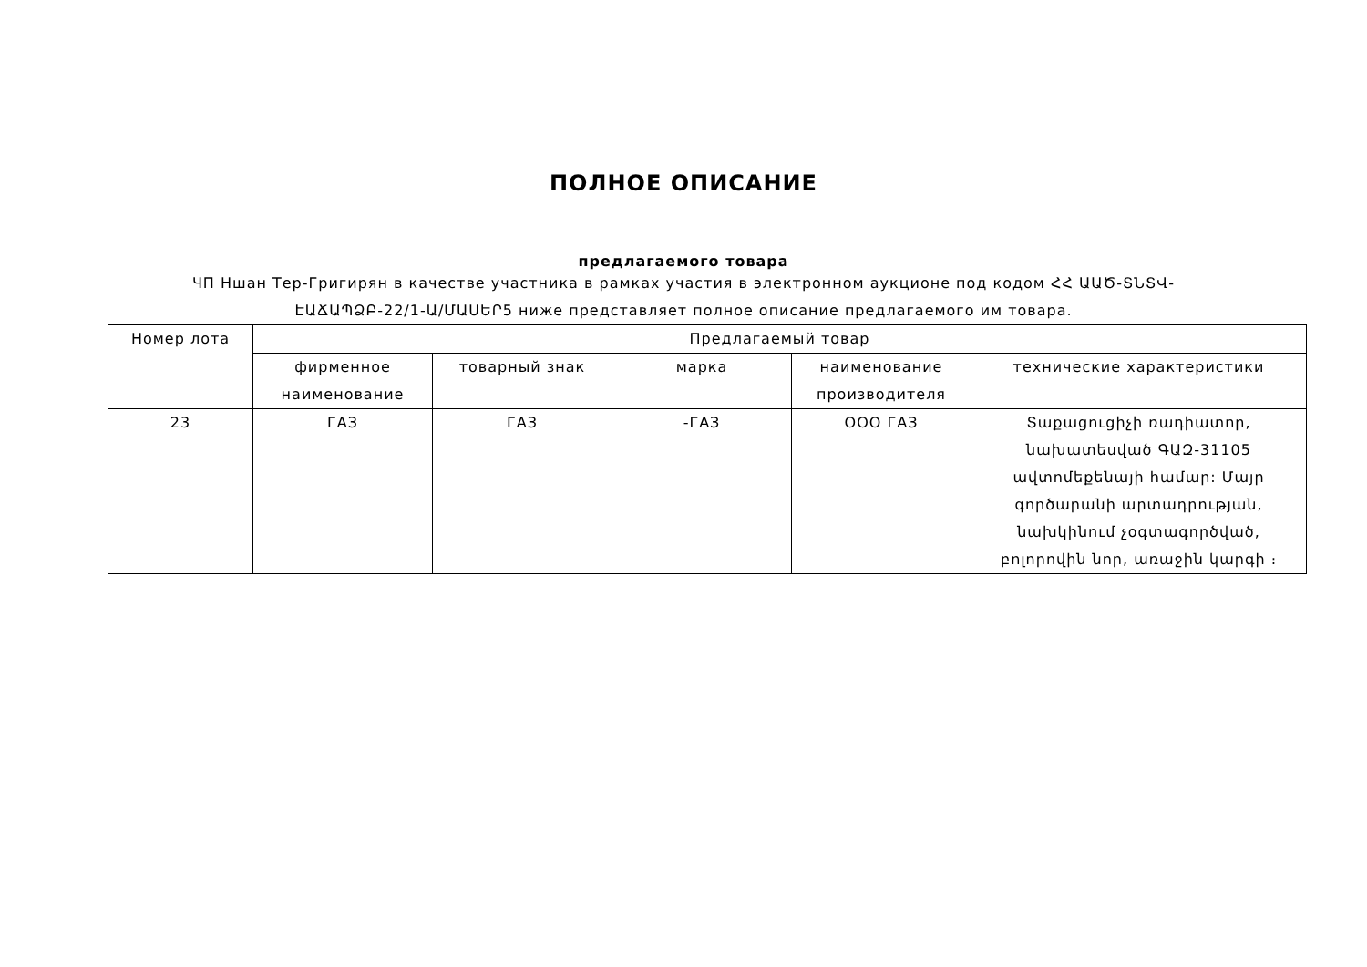ПОЛНОЕ ОПИСАНИЕ
предлагаемого товара
ЧП Ншан Тер-Григирян в качестве участника в рамках участия в электронном аукционе под кодом ՀՀ ԱԱԾ-ՏՆՏՎ-ԷԱՃԱՊՁԲ-22/1-Ա/ՄԱՍԵՐ5 ниже представляет полное описание предлагаемого им товара.
| Номер лота | Предлагаемый товар | | | | |
| --- | --- | --- | --- | --- | --- |
| | фирменное наименование | товарный знак | марка | наименование производителя | технические характеристики |
| 23 | ГАЗ | ГАЗ | -ГАЗ | ООО ГАЗ | Տաքացուցիչի ռադիատոր, նախատեսված ԳԱԶ-31105 ավտոմեքենայի համար: Մայր գործարանի արտադրության, նախկինում չօգտագործված, բոլորովին նոր, առաջին կարգի ։ |